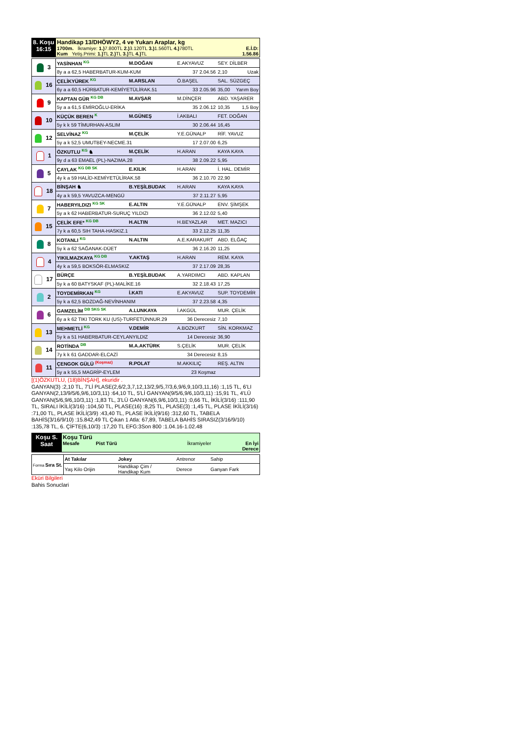| 8. Koşu 16:15 | Handikap 13/DHÖWY2, 4 ve Yukarı Araplar, kg 1700m. İkramiye: 1.) 7.800TL 2.) 3.120TL 3.) 1.560TL 4.) 780TL E.İ.D: Kum Yetiş.Primi: 1.) TL 2.) TL 3.) TL 4.) TL 1.56.86 |
| 3 | YASİNHAN <sup>KG</sup> | M.DOĞAN | E.AKYAVUZ | SEY. DİLBER | |
| | 8y a a 62,5 HABERBATUR-KUM-KUM | | 37 2.04.56 | 2,10 | Uzak |
| 16 | ÇELİKYÜREK <sup>KG</sup> | M.ARSLAN | Ö.BAŞEL | SAL. SÜZGEÇ | |
| | 6y a a 60,5 HÜRBATUR-KEMİYETÜLİRAK.51 | | 33 2.05.96 | 35,00 | Yarım Boy |
| 9 | KAPTAN GÜR <sup>KG DB</sup> | M.AVŞAR | M.DİNÇER | ABD. YAŞARER | |
| | 5y a a 61,5 EMİROĞLU-ERİKA | | 35 2.06.12 | 10,35 | 1,5 Boy |
| 10 | KÜÇÜK BEREN <sup>K</sup> | M.GÜNEŞ | İ.AKBALI | FET. DOĞAN | |
| | 5y k k 59 TİMURHAN-ASLIM | | 30 2.06.44 | 16,45 | |
| 12 | SELVİNAZ <sup>KG</sup> | M.ÇELİK | Y.E.GÜNALP | RİF. YAVUZ | |
| | 5y a k 52,5 UMUTBEY-NECME.31 | | 17 2.07.00 | 6,25 | |
| 1 | ÖZKUTLU <sup>KG</sup> ♞ | M.ÇELİK | H.ARAN | KAYA KAYA | |
| | 9y d a 63 EMAEL (PL)-NAZIMA.28 | | 38 2.09.22 | 5,95 | |
| 5 | ÇAYLAK <sup>KG DB SK</sup> | E.KILIK | H.ARAN | İ. HAL. DEMİR | |
| | 4y k a 59 HALİD-KEMİYETÜLİRAK.58 | | 36 2.10.70 | 22,90 | |
| 18 | BİNŞAH ♞ | B.YEŞİLBUDAK | H.ARAN | KAYA KAYA | |
| | 4y a k 59,5 YAVUZCA-MENGÜ | | 37 2.11.27 | 5,95 | |
| 7 | HABERYILDIZI <sup>KG SK</sup> | E.ALTIN | Y.E.GÜNALP | ENV. ŞİMŞEK | |
| | 5y a k 62 HABERBATUR-SURUÇ YILDIZI | | 36 2.12.02 | 5,40 | |
| 15 | ÇELİK EFE* <sup>KG DB</sup> | H.ALTIN | H.BEYAZLAR | MET. MAZICI | |
| | 7y k a 60,5 SIH TAHA-HASKIZ.1 | | 33 2.12.25 | 11,35 | |
| 8 | KOTANLI <sup>KG</sup> | N.ALTIN | A.E.KARAKURT | ABD. ELĞAÇ | |
| | 5y k a 62 SAĞANAK-DÜET | | 36 2.16.20 | 11,25 | |
| 4 | YIKILMAZKAYA <sup>KG DB</sup> | Y.AKTAŞ | H.ARAN | REM. KAYA | |
| | 4y k a 59,5 BOKSÖR-ELMASKIZ | | 37 2.17.09 | 28,35 | |
| 17 | BÜRÇE | B.YEŞİLBUDAK | A.YARDIMCI | ABD. KAPLAN | |
| | 5y k a 60 BATYSKAF (PL)-MALİKE.16 | | 32 2.18.43 | 17,25 | |
| 2 | TOYDEMİRKAN <sup>KG</sup> | İ.KATI | E.AKYAVUZ | SUP. TOYDEMİR | |
| | 5y k a 62,5 BOZDAĞ-NEVİNHANIM | | 37 2.23.58 | 4,35 | |
| 6 | GAMZELİM <sup>DB SKG SK</sup> | A.LUNKAYA | İ.AKGÜL | MUR. ÇELİK | |
| | 6y a k 62 TIKI TORK KU (US)-TURFETÜNNUR.29 | | 36 Derecesiz | 7,10 | |
| 13 | MEHMETLİ <sup>KG</sup> | V.DEMİR | A.BOZKURT | SİN. KORKMAZ | |
| | 5y k a 51 HABERBATUR-CEYLANYILDIZ | | 14 Derecesiz | 36,90 | |
| 14 | ROTİNDA <sup>DB</sup> | M.A.AKTÜRK | S.ÇELİK | MUR. ÇELİK | |
| | 7y k k 61 GADDAR-ELCAZİ | | 34 Derecesiz | 8,15 | |
| 11 | ÇENGOK GÜLÜ <sup>(Koşmaz)</sup> | R.POLAT | M.AKKILIÇ | REŞ. ALTIN | |
| | 5y a k 55,5 MAGRİP-EYLEM | | 23 Koşmaz | | |
[(1)ÖZKUTLU, (18)BİNŞAH], ekuridir .
GANYAN(3) :2,10 TL, 7'Lİ PLASE(2,6/2,3,7,12,13/2,9/5,7/3,6,9/6,9,10/3,11,16) :1,15 TL, 6'LI GANYAN(2,13/9/5/6,9/6,10/3,11) :64,10 TL, 5'Lİ GANYAN(9/5/6,9/6,10/3,11) :15,91 TL, 4'LÜ GANYAN(5/6,9/6,10/3,11) :1,83 TL, 3'LÜ GANYAN(6,9/6,10/3,11) :0,66 TL, İKİLİ(3/16) :111,90 TL, SIRALI İKİLİ(3/16) :104,50 TL, PLASE(16) :8,25 TL, PLASE(3) :1,45 TL, PLASE İKİLİ(3/16) :71,00 TL, PLASE İKİLİ(3/9) :43,40 TL, PLASE İKİLİ(9/16) :312,60 TL, TABELA BAHİS(3/16/9/10) :15.842,49 TL Çıkan 1 Atla: 67,89, TABELA BAHİS SIRASIZ(3/16/9/10) :135,78 TL, 6. ÇİFTE(6,10/3) :17,20 TL EFG:3Son 800 :1.04.16-1.02.48
| Koşu S. Saat | Koşu Türü Mesafe Pist Türü İkramiyeler En İyi Derece |
| Forma Sıra St. | At Takılar | Jokey | Antrenor | Sahip |
| | Yaş Kilo Orijin | Handikap Çim / Handikap Kum | Derece | Ganyan Fark |
Eküri Bilgileri
Bahis Sonuclari